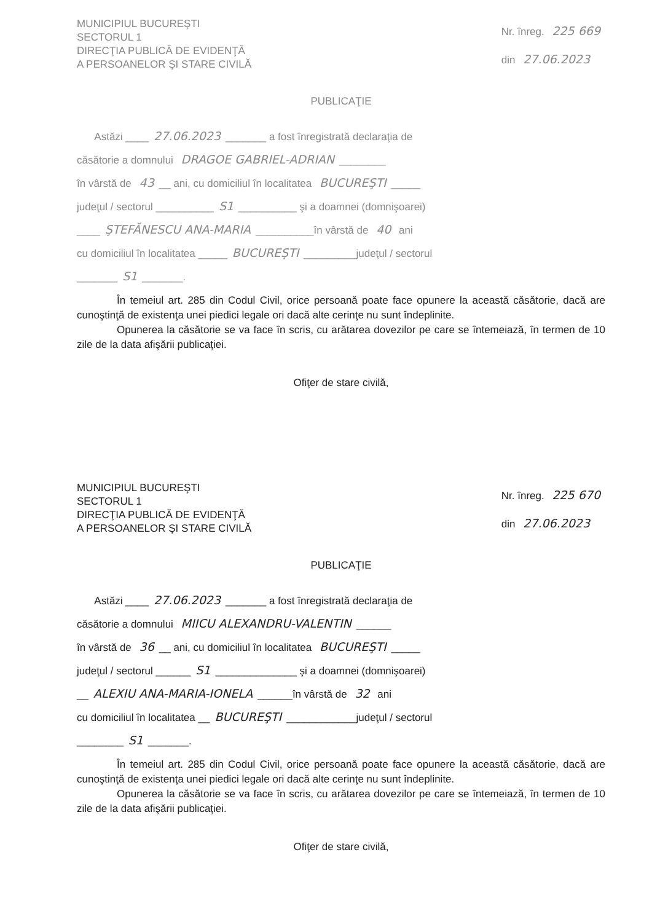MUNICIPIUL BUCUREŞTI
SECTORUL 1
DIRECŢIA PUBLICĂ DE EVIDENŢĂ
A PERSOANELOR ŞI STARE CIVILĂ
Nr. înreg. 225 669
din 27.06.2023
PUBLICAŢIE
Astăzi ____ 27.06.2023 _______ a fost înregistrată declaraţia de
căsătorie a domnului DRAGOE GABRIEL-ADRIAN ________
în vârstă de 43 __ ani, cu domiciliul în localitatea BUCUREŞTI _____
judeţul / sectorul __________ S1 __________ şi a doamnei (domnişoarei)
____ ŞTEFĂNESCU ANA-MARIA __________în vârstă de 40 ani
cu domiciliul în localitatea _____ BUCUREŞTI _________judeţul / sectorul
_______ S1 _______.
În temeiul art. 285 din Codul Civil, orice persoană poate face opunere la această căsătorie, dacă are cunoştinţă de existenţa unei piedici legale ori dacă alte cerinţe nu sunt îndeplinite.
Opunerea la căsătorie se va face în scris, cu arătarea dovezilor pe care se întemeiază, în termen de 10 zile de la data afişării publicaţiei.
Ofiţer de stare civilă,
MUNICIPIUL BUCUREŞTI
SECTORUL 1
DIRECŢIA PUBLICĂ DE EVIDENŢĂ
A PERSOANELOR ŞI STARE CIVILĂ
Nr. înreg. 225 670
din 27.06.2023
PUBLICAŢIE
Astăzi ____ 27.06.2023 _______ a fost înregistrată declaraţia de
căsătorie a domnului MIICU ALEXANDRU-VALENTIN ______
în vârstă de 36 __ ani, cu domiciliul în localitatea BUCUREŞTI _____
judeţul / sectorul ______ S1 ______________ şi a doamnei (domnişoarei)
__ ALEXIU ANA-MARIA-IONELA ______în vârstă de 32 ani
cu domiciliul în localitatea __ BUCUREŞTI ____________judeţul / sectorul
________ S1 _______.
În temeiul art. 285 din Codul Civil, orice persoană poate face opunere la această căsătorie, dacă are cunoştinţă de existenţa unei piedici legale ori dacă alte cerinţe nu sunt îndeplinite.
Opunerea la căsătorie se va face în scris, cu arătarea dovezilor pe care se întemeiază, în termen de 10 zile de la data afişării publicaţiei.
Ofiţer de stare civilă,